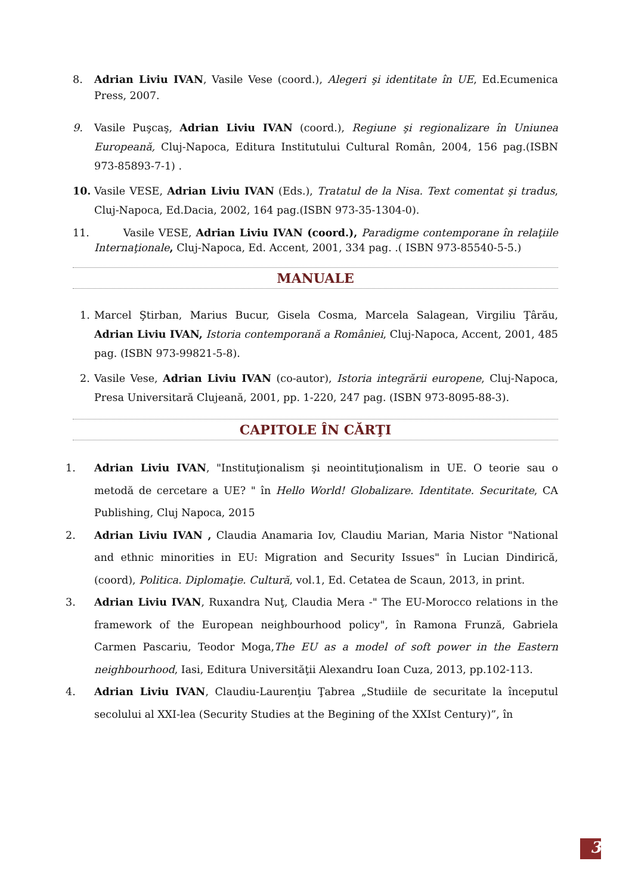8. Adrian Liviu IVAN, Vasile Vese (coord.), Alegeri şi identitate în UE, Ed.Ecumenica Press, 2007.
9. Vasile Puşcaş, Adrian Liviu IVAN (coord.), Regiune şi regionalizare în Uniunea Europeană, Cluj-Napoca, Editura Institutului Cultural Român, 2004, 156 pag.(ISBN 973-85893-7-1) .
10. Vasile VESE, Adrian Liviu IVAN (Eds.), Tratatul de la Nisa. Text comentat şi tradus, Cluj-Napoca, Ed.Dacia, 2002, 164 pag.(ISBN 973-35-1304-0).
11. Vasile VESE, Adrian Liviu IVAN (coord.), Paradigme contemporane în relaţiile Internaţionale, Cluj-Napoca, Ed. Accent, 2001, 334 pag. .( ISBN 973-85540-5-5.)
MANUALE
1. Marcel Ştirban, Marius Bucur, Gisela Cosma, Marcela Salagean, Virgiliu Ţârău, Adrian Liviu IVAN, Istoria contemporană a României, Cluj-Napoca, Accent, 2001, 485 pag. (ISBN 973-99821-5-8).
2. Vasile Vese, Adrian Liviu IVAN (co-autor), Istoria integrării europene, Cluj-Napoca, Presa Universitară Clujeană, 2001, pp. 1-220, 247 pag. (ISBN 973-8095-88-3).
CAPITOLE ÎN CĂRŢI
1. Adrian Liviu IVAN, "Instituţionalism şi neointituţionalism in UE. O teorie sau o metodă de cercetare a UE? " în Hello World! Globalizare. Identitate. Securitate, CA Publishing, Cluj Napoca, 2015
2. Adrian Liviu IVAN , Claudia Anamaria Iov, Claudiu Marian, Maria Nistor "National and ethnic minorities in EU: Migration and Security Issues" în Lucian Dindirică, (coord), Politica. Diplomaţie. Cultură, vol.1, Ed. Cetatea de Scaun, 2013, in print.
3. Adrian Liviu IVAN, Ruxandra Nuţ, Claudia Mera -" The EU-Morocco relations in the framework of the European neighbourhood policy", în Ramona Frunză, Gabriela Carmen Pascariu, Teodor Moga,The EU as a model of soft power in the Eastern neighbourhood, Iasi, Editura Universităţii Alexandru Ioan Cuza, 2013, pp.102-113.
4. Adrian Liviu IVAN, Claudiu-Laurenţiu Ţabrea „Studiile de securitate la începutul secolului al XXI-lea (Security Studies at the Begining of the XXIst Century)”, în
3